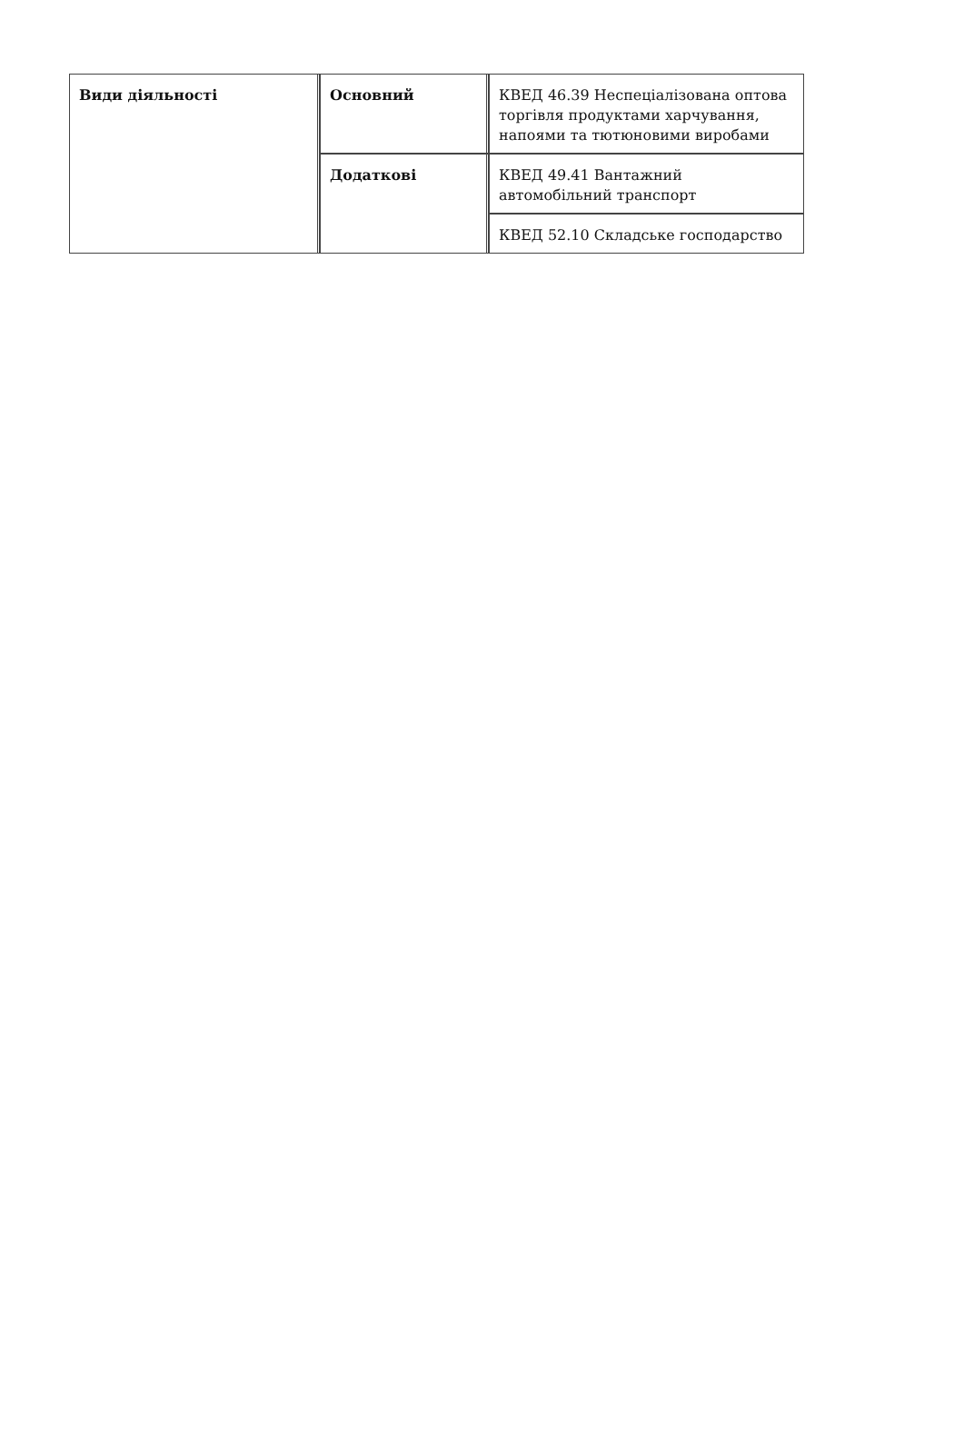| Види діяльності | Основний | КВЕД 46.39 Неспеціалізована оптова торгівля продуктами харчування, напоями та тютюновими виробами |
| | Додаткові | КВЕД 49.41 Вантажний автомобільний транспорт |
| | | КВЕД 52.10 Складське господарство |